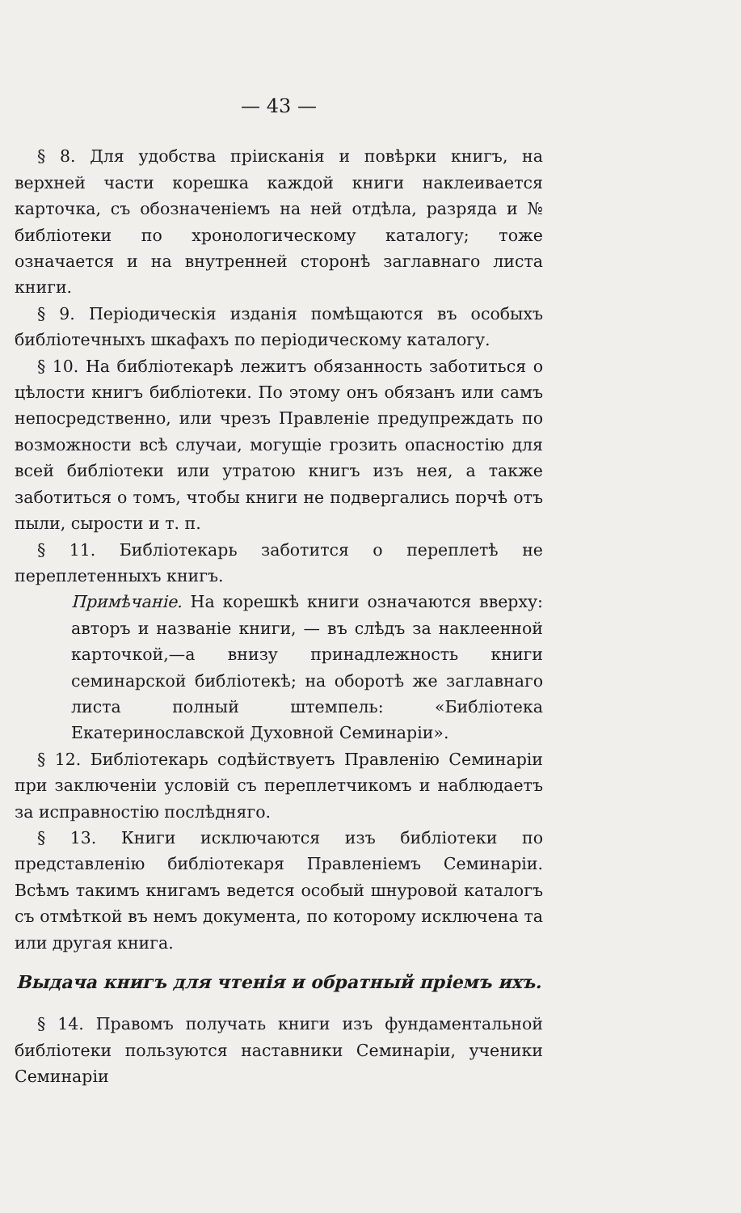— 43 —
§ 8. Для удобства прiисканiя и повѣрки книгъ, на верхней части корешка каждой книги наклеивается карточка, съ обозначенiемъ на ней отдѣла, разряда и № библiотеки по хронологическому каталогу; тоже означается и на внутренней сторонѣ заглавнаго листа книги.
§ 9. Перiодическiя изданiя помѣщаются въ особыхъ библiотечныхъ шкафахъ по перiодическому каталогу.
§ 10. На библiотекарѣ лежитъ обязанность заботиться о цѣлости книгъ библiотеки. По этому онъ обязанъ или самъ непосредственно, или чрезъ Правленiе предупреждать по возможности всѣ случаи, могущiе грозить опасностiю для всей библiотеки или утратою книгъ изъ нея, а также заботиться о томъ, чтобы книги не подвергались порчѣ отъ пыли, сырости и т. п.
§ 11. Библiотекарь заботится о переплетѣ не переплетенныхъ книгъ.
Примѣчанiе. На корешкѣ книги означаются вверху: авторъ и названiе книги, — въ слѣдъ за наклеенной карточкой,—а внизу принадлежность книги семинарской библiотекѣ; на оборотѣ же заглавнаго листа полный штемпель: «Библiотека Екатеринославской Духовной Семинарiи».
§ 12. Библiотекарь содѣйствуетъ Правленiю Семинарiи при заключенiи условiй съ переплетчикомъ и наблюдаетъ за исправностiю послѣдняго.
§ 13. Книги исключаются изъ библiотеки по представленiю библiотекаря Правленiемъ Семинарiи. Всѣмъ такимъ книгамъ ведется особый шнуровой каталогъ съ отмѣткой въ немъ документа, по которому исключена та или другая книга.
Выдача книгъ для чтенiя и обратный прiемъ ихъ.
§ 14. Правомъ получать книги изъ фундаментальной библiотеки пользуются наставники Семинарiи, ученики Семинарiи